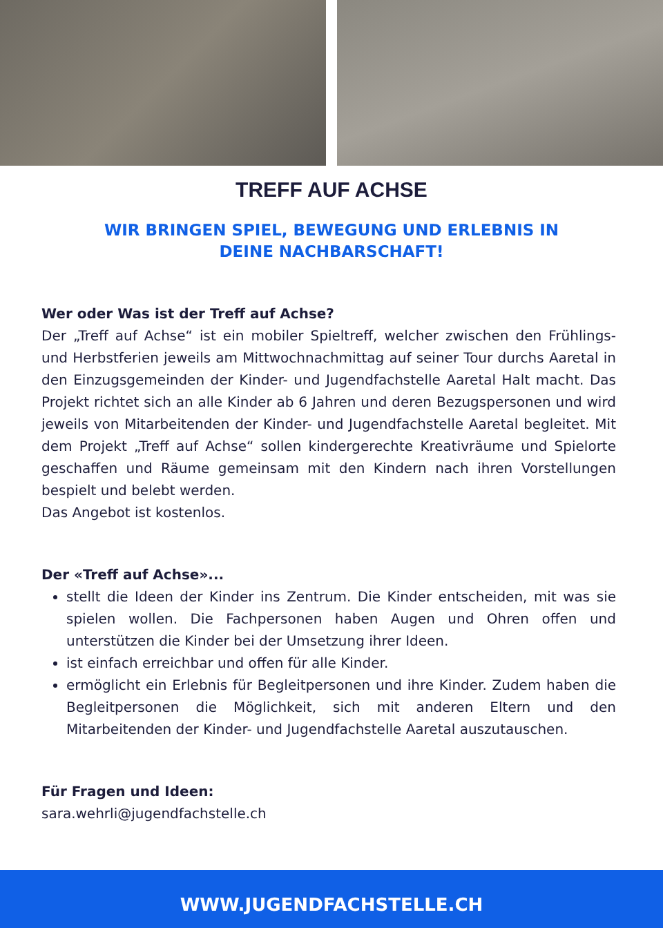TREFF AUF ACHSE
WIR BRINGEN SPIEL, BEWEGUNG UND ERLEBNIS IN DEINE NACHBARSCHAFT!
Wer oder Was ist der Treff auf Achse?
Der „Treff auf Achse“ ist ein mobiler Spieltreff, welcher zwischen den Frühlings- und Herbstferien jeweils am Mittwochnachmittag auf seiner Tour durchs Aaretal in den Einzugsgemeinden der Kinder- und Jugendfachstelle Aaretal Halt macht. Das Projekt richtet sich an alle Kinder ab 6 Jahren und deren Bezugspersonen und wird jeweils von Mitarbeitenden der Kinder- und Jugendfachstelle Aaretal begleitet. Mit dem Projekt „Treff auf Achse“ sollen kindergerechte Kreativräume und Spielorte geschaffen und Räume gemeinsam mit den Kindern nach ihren Vorstellungen bespielt und belebt werden.
Das Angebot ist kostenlos.
Der «Treff auf Achse»...
stellt die Ideen der Kinder ins Zentrum. Die Kinder entscheiden, mit was sie spielen wollen. Die Fachpersonen haben Augen und Ohren offen und unterstützen die Kinder bei der Umsetzung ihrer Ideen.
ist einfach erreichbar und offen für alle Kinder.
ermöglicht ein Erlebnis für Begleitpersonen und ihre Kinder. Zudem haben die Begleitpersonen die Möglichkeit, sich mit anderen Eltern und den Mitarbeitenden der Kinder- und Jugendfachstelle Aaretal auszutauschen.
Für Fragen und Ideen:
sara.wehrli@jugendfachstelle.ch
WWW.JUGENDFACHSTELLE.CH